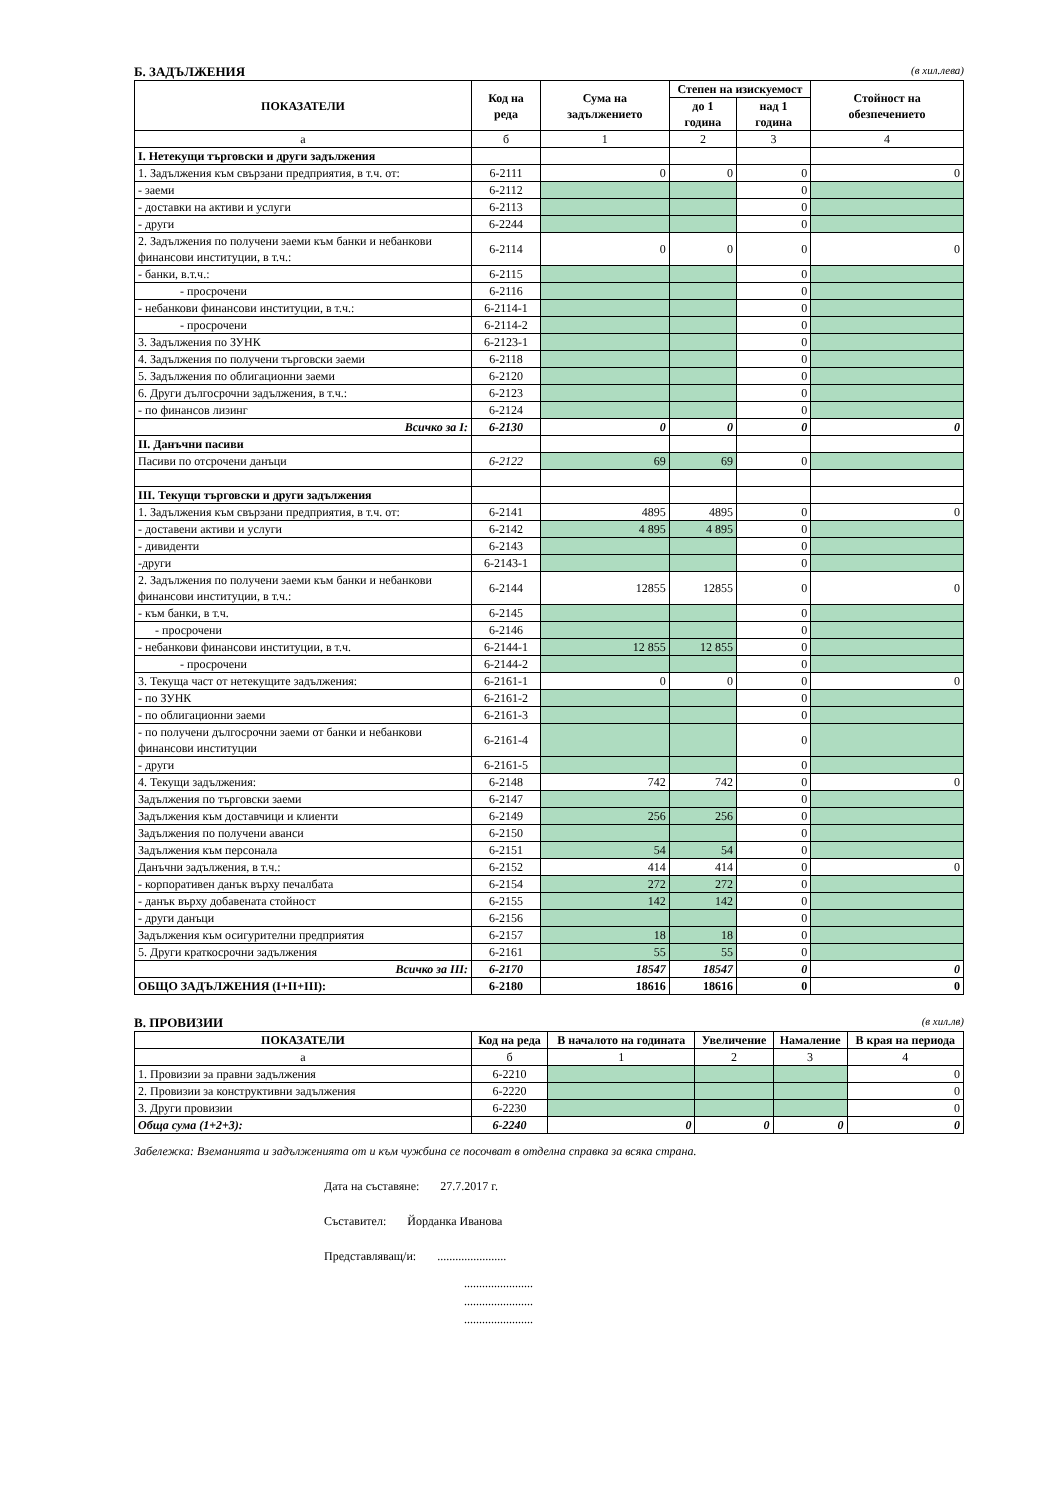Б. ЗАДЪЛЖЕНИЯ (в хил.лева)
| ПОКАЗАТЕЛИ | Код на реда | Сума на задължението | Степен на изискуемост | | Стойност на обезпечението |
| --- | --- | --- | --- | --- | --- |
| | | | до 1 година | над 1 година | |
| а | б | 1 | 2 | 3 | 4 |
| I. Нетекущи търговски и други задължения | | | | | |
| 1. Задължения към свързани предприятия, в т.ч. от: | 6-2111 | 0 | 0 | 0 | 0 |
| - заеми | 6-2112 | | | 0 | |
| - доставки на активи и услуги | 6-2113 | | | 0 | |
| - други | 6-2244 | | | 0 | |
| 2. Задължения по получени заеми към банки и небанкови финансови институции, в т.ч.: | 6-2114 | 0 | 0 | 0 | 0 |
| - банки, в.т.ч.: | 6-2115 | | | 0 | |
| - просрочени | 6-2116 | | | 0 | |
| - небанкови финансови институции, в т.ч.: | 6-2114-1 | | | 0 | |
| - просрочени | 6-2114-2 | | | 0 | |
| 3. Задължения по ЗУНК | 6-2123-1 | | | 0 | |
| 4. Задължения по получени търговски заеми | 6-2118 | | | 0 | |
| 5. Задължения по облигационни заеми | 6-2120 | | | 0 | |
| 6. Други дългосрочни задължения, в т.ч.: | 6-2123 | | | 0 | |
| - по финансов лизинг | 6-2124 | | | 0 | |
| Всичко за I: | 6-2130 | 0 | 0 | 0 | 0 |
| II. Данъчни пасиви | | | | | |
| Пасиви по отсрочени данъци | 6-2122 | 69 | 69 | 0 | |
| III. Текущи търговски и други задължения | | | | | |
| 1. Задължения към свързани предприятия, в т.ч. от: | 6-2141 | 4895 | 4895 | 0 | 0 |
| - доставени активи и услуги | 6-2142 | 4 895 | 4 895 | 0 | |
| - дивиденти | 6-2143 | | | 0 | |
| -други | 6-2143-1 | | | 0 | |
| 2. Задължения по получени заеми към банки и небанкови финансови институции, в т.ч.: | 6-2144 | 12855 | 12855 | 0 | 0 |
| - към банки, в т.ч. | 6-2145 | | | 0 | |
| - просрочени | 6-2146 | | | 0 | |
| - небанкови финансови институции, в т.ч. | 6-2144-1 | 12 855 | 12 855 | 0 | |
| - просрочени | 6-2144-2 | | | 0 | |
| 3. Текуща част от нетекущите задължения: | 6-2161-1 | 0 | 0 | 0 | 0 |
| - по ЗУНК | 6-2161-2 | | | 0 | |
| - по облигационни заеми | 6-2161-3 | | | 0 | |
| - по получени дългосрочни заеми от банки и небанкови финансови институции | 6-2161-4 | | | 0 | |
| - други | 6-2161-5 | | | 0 | |
| 4. Текущи задължения: | 6-2148 | 742 | 742 | 0 | 0 |
| Задължения по търговски заеми | 6-2147 | | | 0 | |
| Задължения към доставчици и клиенти | 6-2149 | 256 | 256 | 0 | |
| Задължения по получени аванси | 6-2150 | | | 0 | |
| Задължения към персонала | 6-2151 | 54 | 54 | 0 | |
| Данъчни задължения, в т.ч.: | 6-2152 | 414 | 414 | 0 | 0 |
| - корпоративен данък върху печалбата | 6-2154 | 272 | 272 | 0 | |
| - данък върху добавената стойност | 6-2155 | 142 | 142 | 0 | |
| - други данъци | 6-2156 | | | 0 | |
| Задължения към осигурителни предприятия | 6-2157 | 18 | 18 | 0 | |
| 5. Други краткосрочни задължения | 6-2161 | 55 | 55 | 0 | |
| Всичко за III: | 6-2170 | 18547 | 18547 | 0 | 0 |
| ОБЩО ЗАДЪЛЖЕНИЯ (I+II+III): | 6-2180 | 18616 | 18616 | 0 | 0 |
В. ПРОВИЗИИ (в хил.лв)
| ПОКАЗАТЕЛИ | Код на реда | В началото на годината | Увеличение | Намаление | В края на периода |
| --- | --- | --- | --- | --- | --- |
| а | б | 1 | 2 | 3 | 4 |
| 1. Провизии за правни задължения | 6-2210 | | | | 0 |
| 2. Провизии за конструктивни задължения | 6-2220 | | | | 0 |
| 3. Други провизии | 6-2230 | | | | 0 |
| Обща сума (1+2+3): | 6-2240 | 0 | 0 | 0 | 0 |
Забележка: Вземанията и задълженията от и към чужбина се посочват в отделна справка за всяка страна.
Дата на съставяне: 27.7.2017 г.
Съставител: Йорданка Иванова
Представляващ/и: .......................
.......................
.......................
.......................